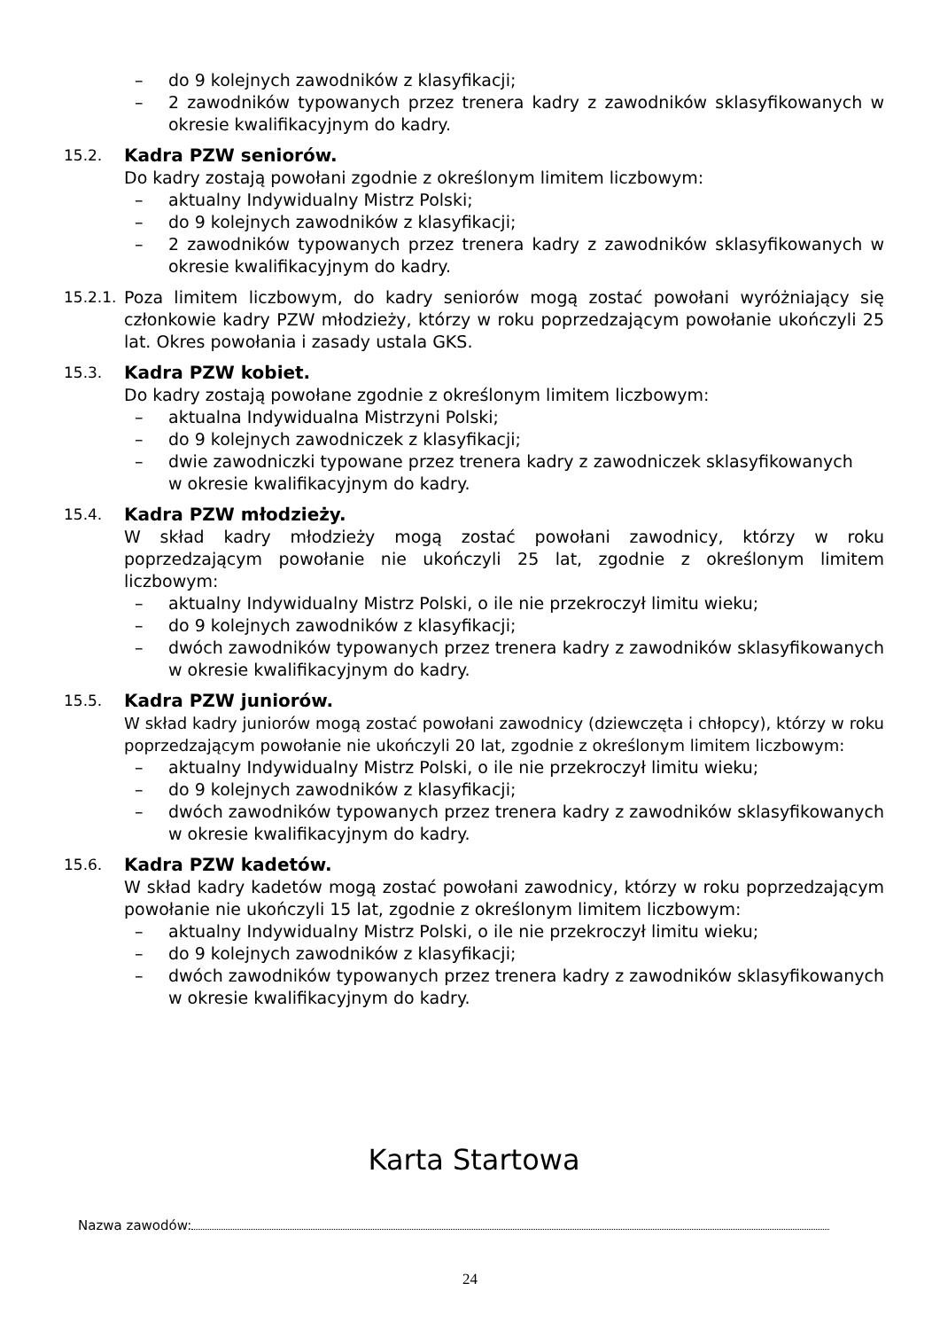– do 9 kolejnych zawodników z klasyfikacji;
– 2 zawodników typowanych przez trenera kadry z zawodników sklasyfikowanych w okresie kwalifikacyjnym do kadry.
15.2. Kadra PZW seniorów.
Do kadry zostają powołani zgodnie z określonym limitem liczbowym:
– aktualny Indywidualny Mistrz Polski;
– do 9 kolejnych zawodników z klasyfikacji;
– 2 zawodników typowanych przez trenera kadry z zawodników sklasyfikowanych w okresie kwalifikacyjnym do kadry.
15.2.1. Poza limitem liczbowym, do kadry seniorów mogą zostać powołani wyróżniający się członkowie kadry PZW młodzieży, którzy w roku poprzedzającym powołanie ukończyli 25 lat. Okres powołania i zasady ustala GKS.
15.3. Kadra PZW kobiet.
Do kadry zostają powołane zgodnie z określonym limitem liczbowym:
– aktualna Indywidualna Mistrzyni Polski;
– do 9 kolejnych zawodniczek z klasyfikacji;
– dwie zawodniczki typowane przez trenera kadry z zawodniczek sklasyfikowanych
w okresie kwalifikacyjnym do kadry.
15.4. Kadra PZW młodzieży.
W skład kadry młodzieży mogą zostać powołani zawodnicy, którzy w roku poprzedzającym powołanie nie ukończyli 25 lat, zgodnie z określonym limitem liczbowym:
– aktualny Indywidualny Mistrz Polski, o ile nie przekroczył limitu wieku;
– do 9 kolejnych zawodników z klasyfikacji;
– dwóch zawodników typowanych przez trenera kadry z zawodników sklasyfikowanych w okresie kwalifikacyjnym do kadry.
15.5. Kadra PZW juniorów.
W skład kadry juniorów mogą zostać powołani zawodnicy (dziewczęta i chłopcy), którzy w roku poprzedzającym powołanie nie ukończyli 20 lat, zgodnie z określonym limitem liczbowym:
– aktualny Indywidualny Mistrz Polski, o ile nie przekroczył limitu wieku;
– do 9 kolejnych zawodników z klasyfikacji;
– dwóch zawodników typowanych przez trenera kadry z zawodników sklasyfikowanych w okresie kwalifikacyjnym do kadry.
15.6. Kadra PZW kadetów.
W skład kadry kadetów mogą zostać powołani zawodnicy, którzy w roku poprzedzającym powołanie nie ukończyli 15 lat, zgodnie z określonym limitem liczbowym:
– aktualny Indywidualny Mistrz Polski, o ile nie przekroczył limitu wieku;
– do 9 kolejnych zawodników z klasyfikacji;
– dwóch zawodników typowanych przez trenera kadry z zawodników sklasyfikowanych w okresie kwalifikacyjnym do kadry.
Karta Startowa
Nazwa zawodów:
24